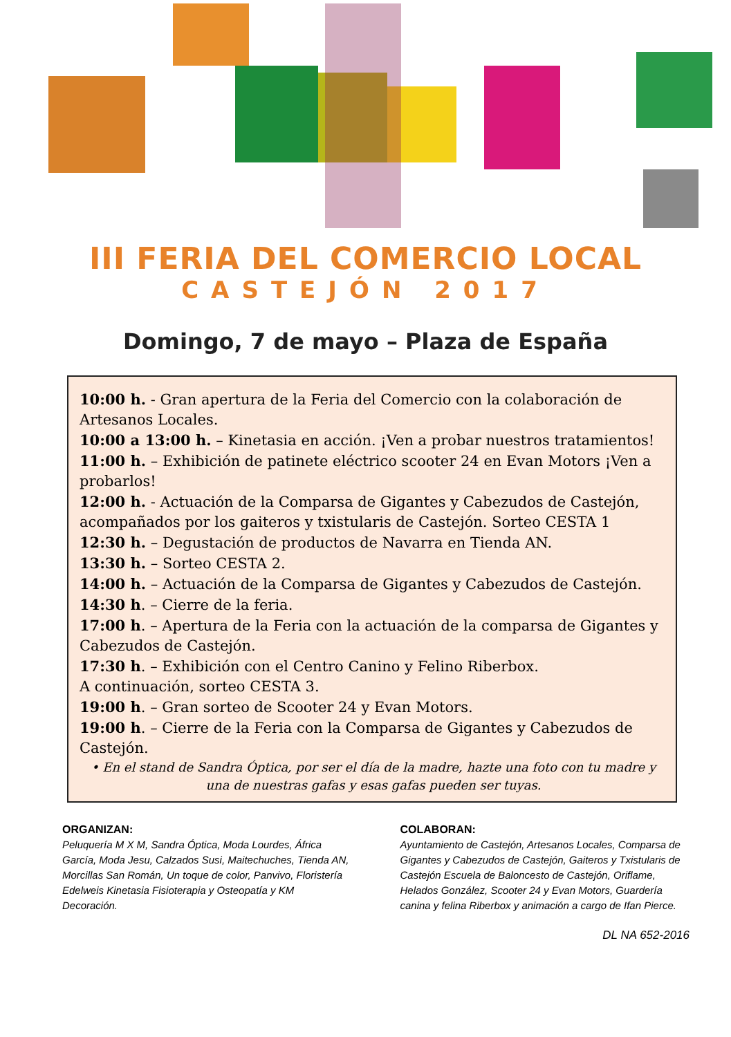III FERIA DEL COMERCIO LOCAL
CASTEJÓN 2017
Domingo, 7 de mayo – Plaza de España
10:00 h. - Gran apertura de la Feria del Comercio con la colaboración de Artesanos Locales.
10:00 a 13:00 h. – Kinetasia en acción. ¡Ven a probar nuestros tratamientos!
11:00 h. – Exhibición de patinete eléctrico scooter 24 en Evan Motors ¡Ven a probarlos!
12:00 h. - Actuación de la Comparsa de Gigantes y Cabezudos de Castejón, acompañados por los gaiteros y txistularis de Castejón. Sorteo CESTA 1
12:30 h. – Degustación de productos de Navarra en Tienda AN.
13:30 h. – Sorteo CESTA 2.
14:00 h. – Actuación de la Comparsa de Gigantes y Cabezudos de Castejón.
14:30 h. – Cierre de la feria.
17:00 h. – Apertura de la Feria con la actuación de la comparsa de Gigantes y Cabezudos de Castejón.
17:30 h. – Exhibición con el Centro Canino y Felino Riberbox.
A continuación, sorteo CESTA 3.
19:00 h. – Gran sorteo de Scooter 24 y Evan Motors.
19:00 h. – Cierre de la Feria con la Comparsa de Gigantes y Cabezudos de Castejón.
• En el stand de Sandra Óptica, por ser el día de la madre, hazte una foto con tu madre y una de nuestras gafas y esas gafas pueden ser tuyas.
ORGANIZAN:
Peluquería M X M, Sandra Óptica, Moda Lourdes, África García, Moda Jesu, Calzados Susi, Maitechuches, Tienda AN, Morcillas San Román, Un toque de color, Panvivo, Floristería Edelweis Kinetasia Fisioterapia y Osteopatía y KM Decoración.
COLABORAN:
Ayuntamiento de Castejón, Artesanos Locales, Comparsa de Gigantes y Cabezudos de Castejón, Gaiteros y Txistularis de Castejón Escuela de Baloncesto de Castejón, Oriflame, Helados González, Scooter 24 y Evan Motors, Guardería canina y felina Riberbox y animación a cargo de Ifan Pierce.
DL NA 652-2016